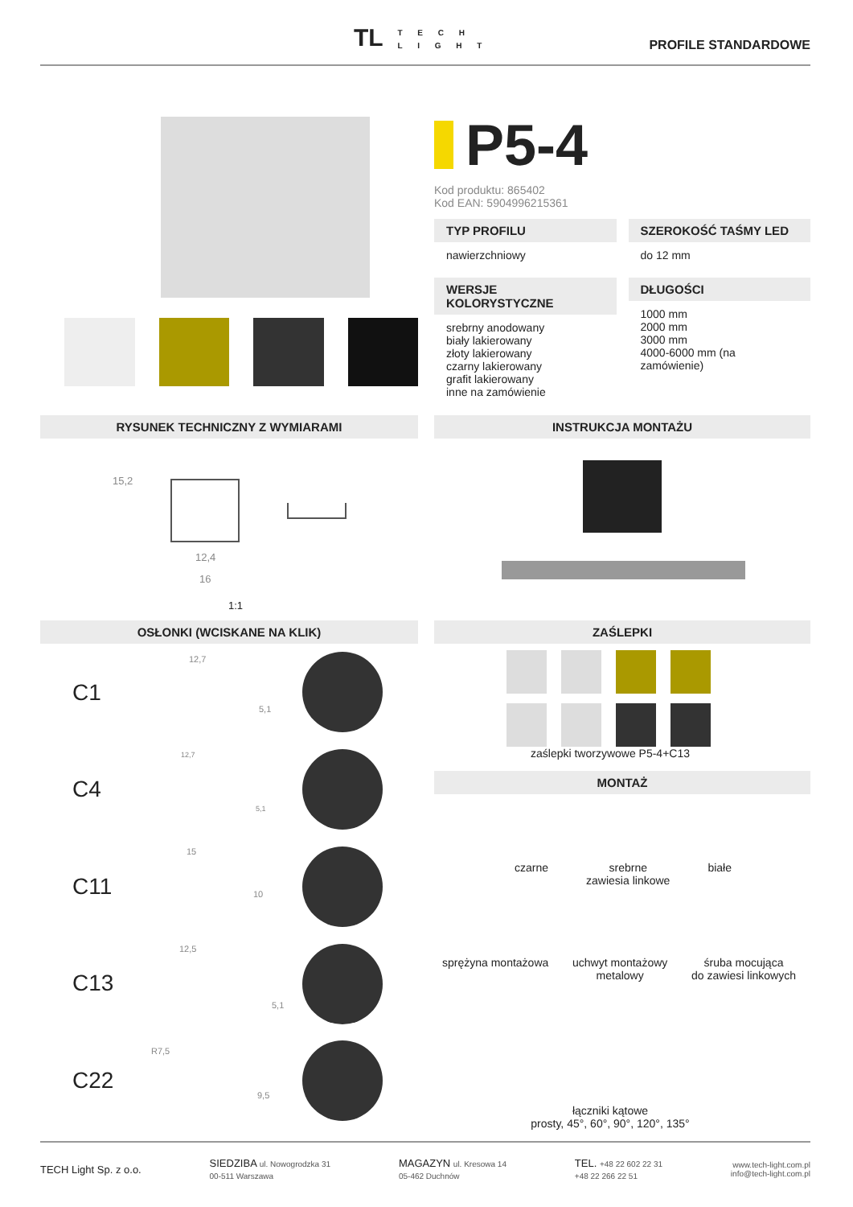TL T E C H
L I G H T
PROFILE STANDARDOWE
P5-4
Kod produktu: 865402
Kod EAN: 5904996215361
TYP PROFILU
nawierzchniowy
SZEROKOŚĆ TAŚMY LED
do 12 mm
WERSJE KOLORYSTYCZNE
srebrny anodowany
biały lakierowany
złoty lakierowany
czarny lakierowany
grafit lakierowany
inne na zamówienie
DŁUGOŚCI
1000 mm
2000 mm
3000 mm
4000-6000 mm (na zamówienie)
RYSUNEK TECHNICZNY Z WYMIARAMI INSTRUKCJA MONTAŻU
15,2
12,4
16
1:1
OSŁONKI (WCISKANE NA KLIK) ZAŚLEPKI
C1
12,7
5,1
C4
12,7
5,1
C11
15
10
C13
12,5
5,1
C22
R7,5
9,5
zaślepki tworzywowe P5-4+C13
MONTAŻ
czarne srebrne
zawiesia linkowe białe
sprężyna montażowa uchwyt montażowy
metalowy śruba mocująca
do zawiesi linkowych
łączniki kątowe
prosty, 45°, 60°, 90°, 120°, 135°
TECH Light Sp. z o.o. SIEDZIBA ul. Nowogrodzka 31
00-511 Warszawa MAGAZYN ul. Kresowa 14
05-462 Duchnów TEL. +48 22 602 22 31
+48 22 266 22 51 www.tech-light.com.pl
info@tech-light.com.pl